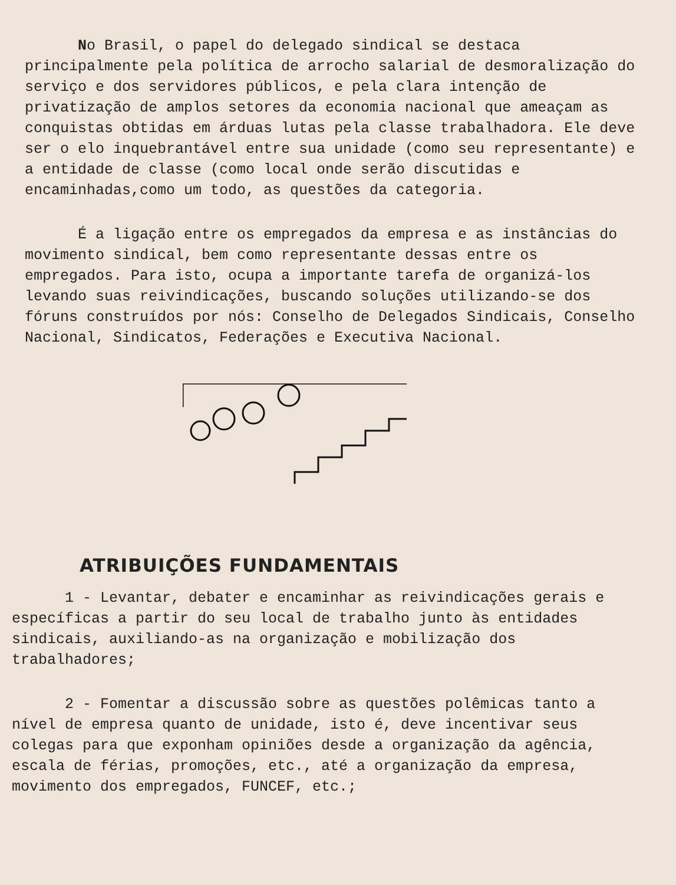No Brasil, o papel do delegado sindical se destaca principalmente pela política de arrocho salarial de desmoralização do serviço e dos servidores públicos, e pela clara intenção de privatização de amplos setores da economia nacional que ameaçam as conquistas obtidas em árduas lutas pela classe trabalhadora. Ele deve ser o elo inquebrantável entre sua unidade (como seu representante) e a entidade de classe (como local onde serão discutidas e encaminhadas,como um todo, as questões da categoria.
É a ligação entre os empregados da empresa e as instâncias do movimento sindical, bem como representante dessas entre os empregados. Para isto, ocupa a importante tarefa de organizá-los levando suas reivindicações, buscando soluções utilizando-se dos fóruns construídos por nós: Conselho de Delegados Sindicais, Conselho Nacional, Sindicatos, Federações e Executiva Nacional.
ATRIBUIÇÕES FUNDAMENTAIS
1 - Levantar, debater e encaminhar as reivindicações gerais e específicas a partir do seu local de trabalho junto às entidades sindicais, auxiliando-as na organização e mobilização dos trabalhadores;
2 - Fomentar a discussão sobre as questões polêmicas tanto a nível de empresa quanto de unidade, isto é, deve incentivar seus colegas para que exponham opiniões desde a organização da agência, escala de férias, promoções, etc., até a organização da empresa, movimento dos empregados, FUNCEF, etc.;